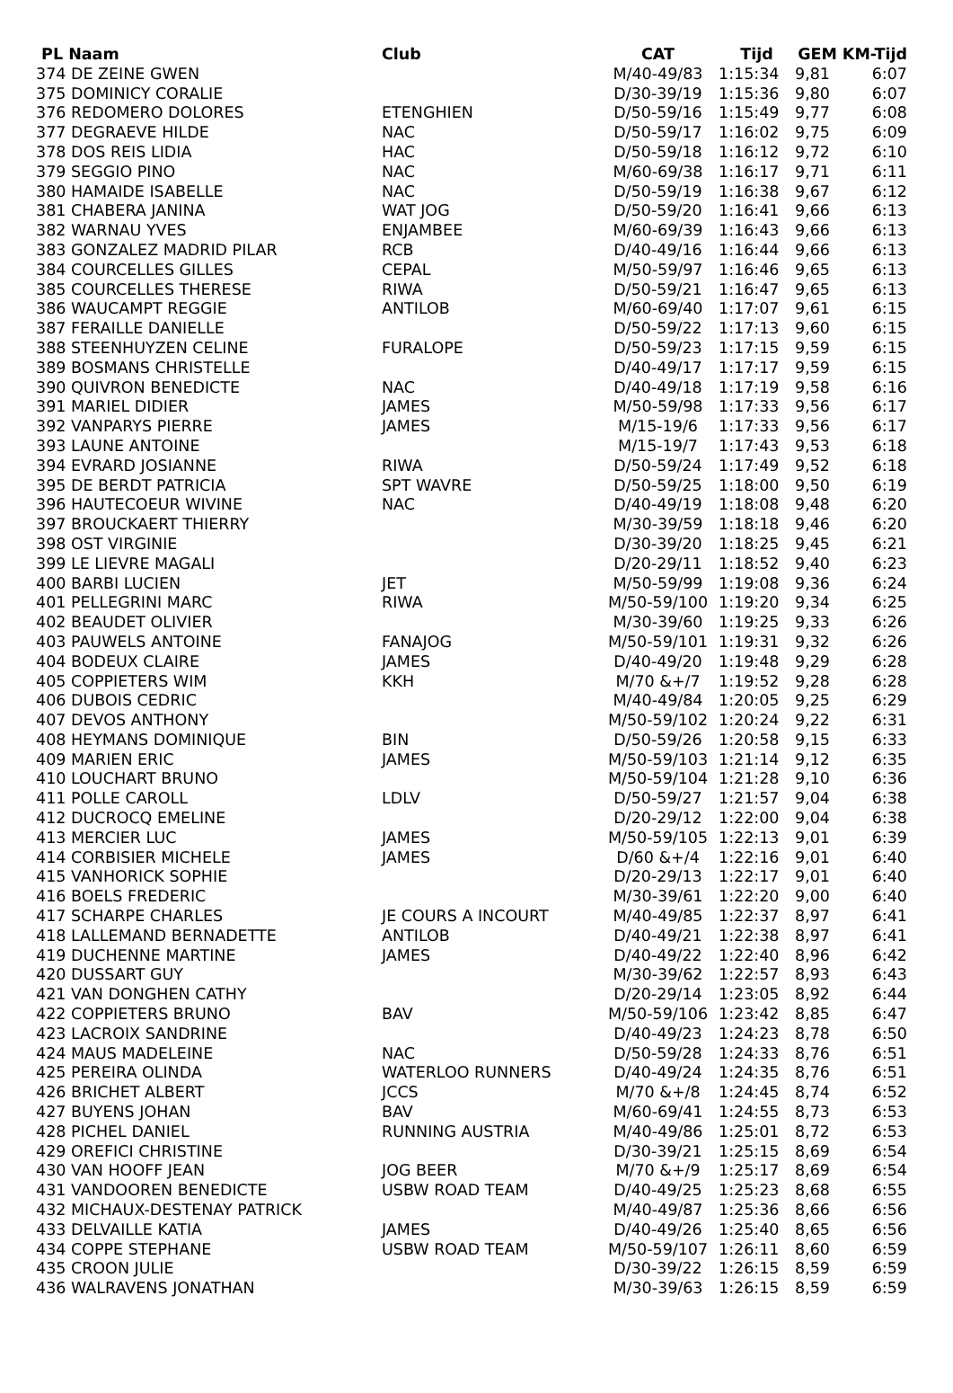| PL Naam | Club | CAT | Tijd | GEM | KM-Tijd |
| --- | --- | --- | --- | --- | --- |
| 374 DE ZEINE GWEN | | M/40-49/83 | 1:15:34 | 9,81 | 6:07 |
| 375 DOMINICY CORALIE | | D/30-39/19 | 1:15:36 | 9,80 | 6:07 |
| 376 REDOMERO DOLORES | ETENGHIEN | D/50-59/16 | 1:15:49 | 9,77 | 6:08 |
| 377 DEGRAEVE HILDE | NAC | D/50-59/17 | 1:16:02 | 9,75 | 6:09 |
| 378 DOS REIS LIDIA | HAC | D/50-59/18 | 1:16:12 | 9,72 | 6:10 |
| 379 SEGGIO PINO | NAC | M/60-69/38 | 1:16:17 | 9,71 | 6:11 |
| 380 HAMAIDE ISABELLE | NAC | D/50-59/19 | 1:16:38 | 9,67 | 6:12 |
| 381 CHABERA JANINA | WAT JOG | D/50-59/20 | 1:16:41 | 9,66 | 6:13 |
| 382 WARNAU YVES | ENJAMBEE | M/60-69/39 | 1:16:43 | 9,66 | 6:13 |
| 383 GONZALEZ MADRID PILAR | RCB | D/40-49/16 | 1:16:44 | 9,66 | 6:13 |
| 384 COURCELLES GILLES | CEPAL | M/50-59/97 | 1:16:46 | 9,65 | 6:13 |
| 385 COURCELLES THERESE | RIWA | D/50-59/21 | 1:16:47 | 9,65 | 6:13 |
| 386 WAUCAMPT REGGIE | ANTILOB | M/60-69/40 | 1:17:07 | 9,61 | 6:15 |
| 387 FERAILLE DANIELLE | | D/50-59/22 | 1:17:13 | 9,60 | 6:15 |
| 388 STEENHUYZEN CELINE | FURALOPE | D/50-59/23 | 1:17:15 | 9,59 | 6:15 |
| 389 BOSMANS CHRISTELLE | | D/40-49/17 | 1:17:17 | 9,59 | 6:15 |
| 390 QUIVRON BENEDICTE | NAC | D/40-49/18 | 1:17:19 | 9,58 | 6:16 |
| 391 MARIEL DIDIER | JAMES | M/50-59/98 | 1:17:33 | 9,56 | 6:17 |
| 392 VANPARYS PIERRE | JAMES | M/15-19/6 | 1:17:33 | 9,56 | 6:17 |
| 393 LAUNE ANTOINE | | M/15-19/7 | 1:17:43 | 9,53 | 6:18 |
| 394 EVRARD JOSIANNE | RIWA | D/50-59/24 | 1:17:49 | 9,52 | 6:18 |
| 395 DE BERDT PATRICIA | SPT WAVRE | D/50-59/25 | 1:18:00 | 9,50 | 6:19 |
| 396 HAUTECOEUR WIVINE | NAC | D/40-49/19 | 1:18:08 | 9,48 | 6:20 |
| 397 BROUCKAERT THIERRY | | M/30-39/59 | 1:18:18 | 9,46 | 6:20 |
| 398 OST VIRGINIE | | D/30-39/20 | 1:18:25 | 9,45 | 6:21 |
| 399 LE LIEVRE MAGALI | | D/20-29/11 | 1:18:52 | 9,40 | 6:23 |
| 400 BARBI LUCIEN | JET | M/50-59/99 | 1:19:08 | 9,36 | 6:24 |
| 401 PELLEGRINI MARC | RIWA | M/50-59/100 | 1:19:20 | 9,34 | 6:25 |
| 402 BEAUDET OLIVIER | | M/30-39/60 | 1:19:25 | 9,33 | 6:26 |
| 403 PAUWELS ANTOINE | FANAJOG | M/50-59/101 | 1:19:31 | 9,32 | 6:26 |
| 404 BODEUX CLAIRE | JAMES | D/40-49/20 | 1:19:48 | 9,29 | 6:28 |
| 405 COPPIETERS WIM | KKH | M/70 &+/7 | 1:19:52 | 9,28 | 6:28 |
| 406 DUBOIS CEDRIC | | M/40-49/84 | 1:20:05 | 9,25 | 6:29 |
| 407 DEVOS ANTHONY | | M/50-59/102 | 1:20:24 | 9,22 | 6:31 |
| 408 HEYMANS DOMINIQUE | BIN | D/50-59/26 | 1:20:58 | 9,15 | 6:33 |
| 409 MARIEN ERIC | JAMES | M/50-59/103 | 1:21:14 | 9,12 | 6:35 |
| 410 LOUCHART BRUNO | | M/50-59/104 | 1:21:28 | 9,10 | 6:36 |
| 411 POLLE CAROLL | LDLV | D/50-59/27 | 1:21:57 | 9,04 | 6:38 |
| 412 DUCROCQ EMELINE | | D/20-29/12 | 1:22:00 | 9,04 | 6:38 |
| 413 MERCIER LUC | JAMES | M/50-59/105 | 1:22:13 | 9,01 | 6:39 |
| 414 CORBISIER MICHELE | JAMES | D/60 &+/4 | 1:22:16 | 9,01 | 6:40 |
| 415 VANHORICK SOPHIE | | D/20-29/13 | 1:22:17 | 9,01 | 6:40 |
| 416 BOELS FREDERIC | | M/30-39/61 | 1:22:20 | 9,00 | 6:40 |
| 417 SCHARPE CHARLES | JE COURS A INCOURT | M/40-49/85 | 1:22:37 | 8,97 | 6:41 |
| 418 LALLEMAND BERNADETTE | ANTILOB | D/40-49/21 | 1:22:38 | 8,97 | 6:41 |
| 419 DUCHENNE MARTINE | JAMES | D/40-49/22 | 1:22:40 | 8,96 | 6:42 |
| 420 DUSSART GUY | | M/30-39/62 | 1:22:57 | 8,93 | 6:43 |
| 421 VAN DONGHEN CATHY | | D/20-29/14 | 1:23:05 | 8,92 | 6:44 |
| 422 COPPIETERS BRUNO | BAV | M/50-59/106 | 1:23:42 | 8,85 | 6:47 |
| 423 LACROIX SANDRINE | | D/40-49/23 | 1:24:23 | 8,78 | 6:50 |
| 424 MAUS MADELEINE | NAC | D/50-59/28 | 1:24:33 | 8,76 | 6:51 |
| 425 PEREIRA OLINDA | WATERLOO RUNNERS | D/40-49/24 | 1:24:35 | 8,76 | 6:51 |
| 426 BRICHET ALBERT | JCCS | M/70 &+/8 | 1:24:45 | 8,74 | 6:52 |
| 427 BUYENS JOHAN | BAV | M/60-69/41 | 1:24:55 | 8,73 | 6:53 |
| 428 PICHEL DANIEL | RUNNING AUSTRIA | M/40-49/86 | 1:25:01 | 8,72 | 6:53 |
| 429 OREFICI CHRISTINE | | D/30-39/21 | 1:25:15 | 8,69 | 6:54 |
| 430 VAN HOOFF JEAN | JOG BEER | M/70 &+/9 | 1:25:17 | 8,69 | 6:54 |
| 431 VANDOOREN BENEDICTE | USBW ROAD TEAM | D/40-49/25 | 1:25:23 | 8,68 | 6:55 |
| 432 MICHAUX-DESTENAY PATRICK | | M/40-49/87 | 1:25:36 | 8,66 | 6:56 |
| 433 DELVAILLE KATIA | JAMES | D/40-49/26 | 1:25:40 | 8,65 | 6:56 |
| 434 COPPE STEPHANE | USBW ROAD TEAM | M/50-59/107 | 1:26:11 | 8,60 | 6:59 |
| 435 CROON JULIE | | D/30-39/22 | 1:26:15 | 8,59 | 6:59 |
| 436 WALRAVENS JONATHAN | | M/30-39/63 | 1:26:15 | 8,59 | 6:59 |